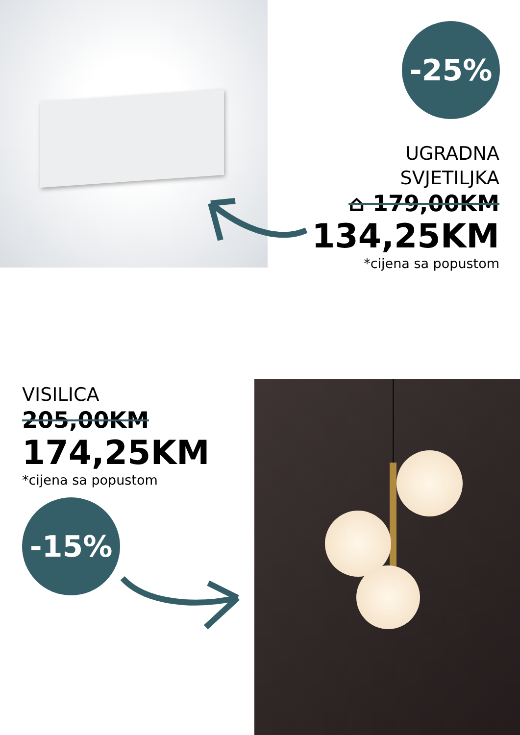-25%
UGRADNA
SVJETILJKA
⌂ 179,00KM
134,25KM
*cijena sa popustom
VISILICA
205,00KM
174,25KM
*cijena sa popustom
-15%